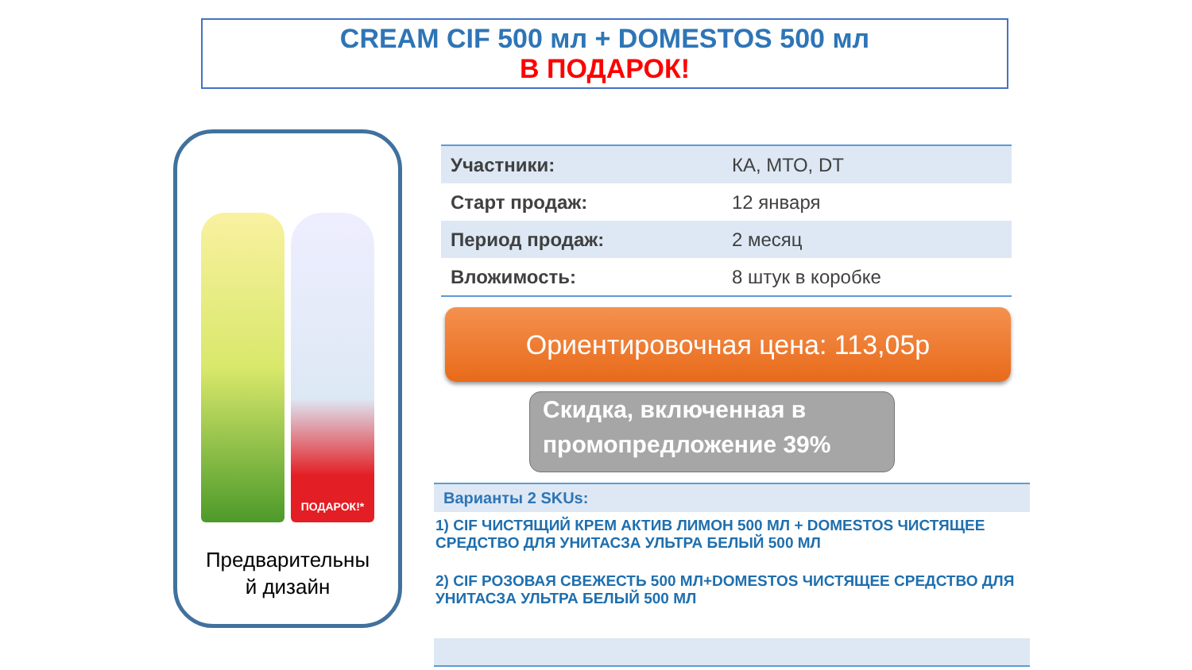CREAM CIF 500 мл + DOMESTOS 500 мл
В ПОДАРОК!
ПОДАРОК!*
Предварительны
й дизайн
| Участники: | КА, МТО, DT |
| Старт продаж: | 12 января |
| Период продаж: | 2 месяц |
| Вложимость: | 8 штук в коробке |
Ориентировочная цена: 113,05р
Скидка, включенная в промопредложение 39%
Варианты 2 SKUs:
1) CIF ЧИСТЯЩИЙ КРЕМ АКТИВ ЛИМОН 500 МЛ + DOMESTOS ЧИСТЯЩЕЕ СРЕДСТВО ДЛЯ УНИТАСЗА УЛЬТРА БЕЛЫЙ 500 МЛ
2) CIF РОЗОВАЯ СВЕЖЕСТЬ 500 МЛ+DOMESTOS ЧИСТЯЩЕЕ СРЕДСТВО ДЛЯ УНИТАСЗА УЛЬТРА БЕЛЫЙ 500 МЛ